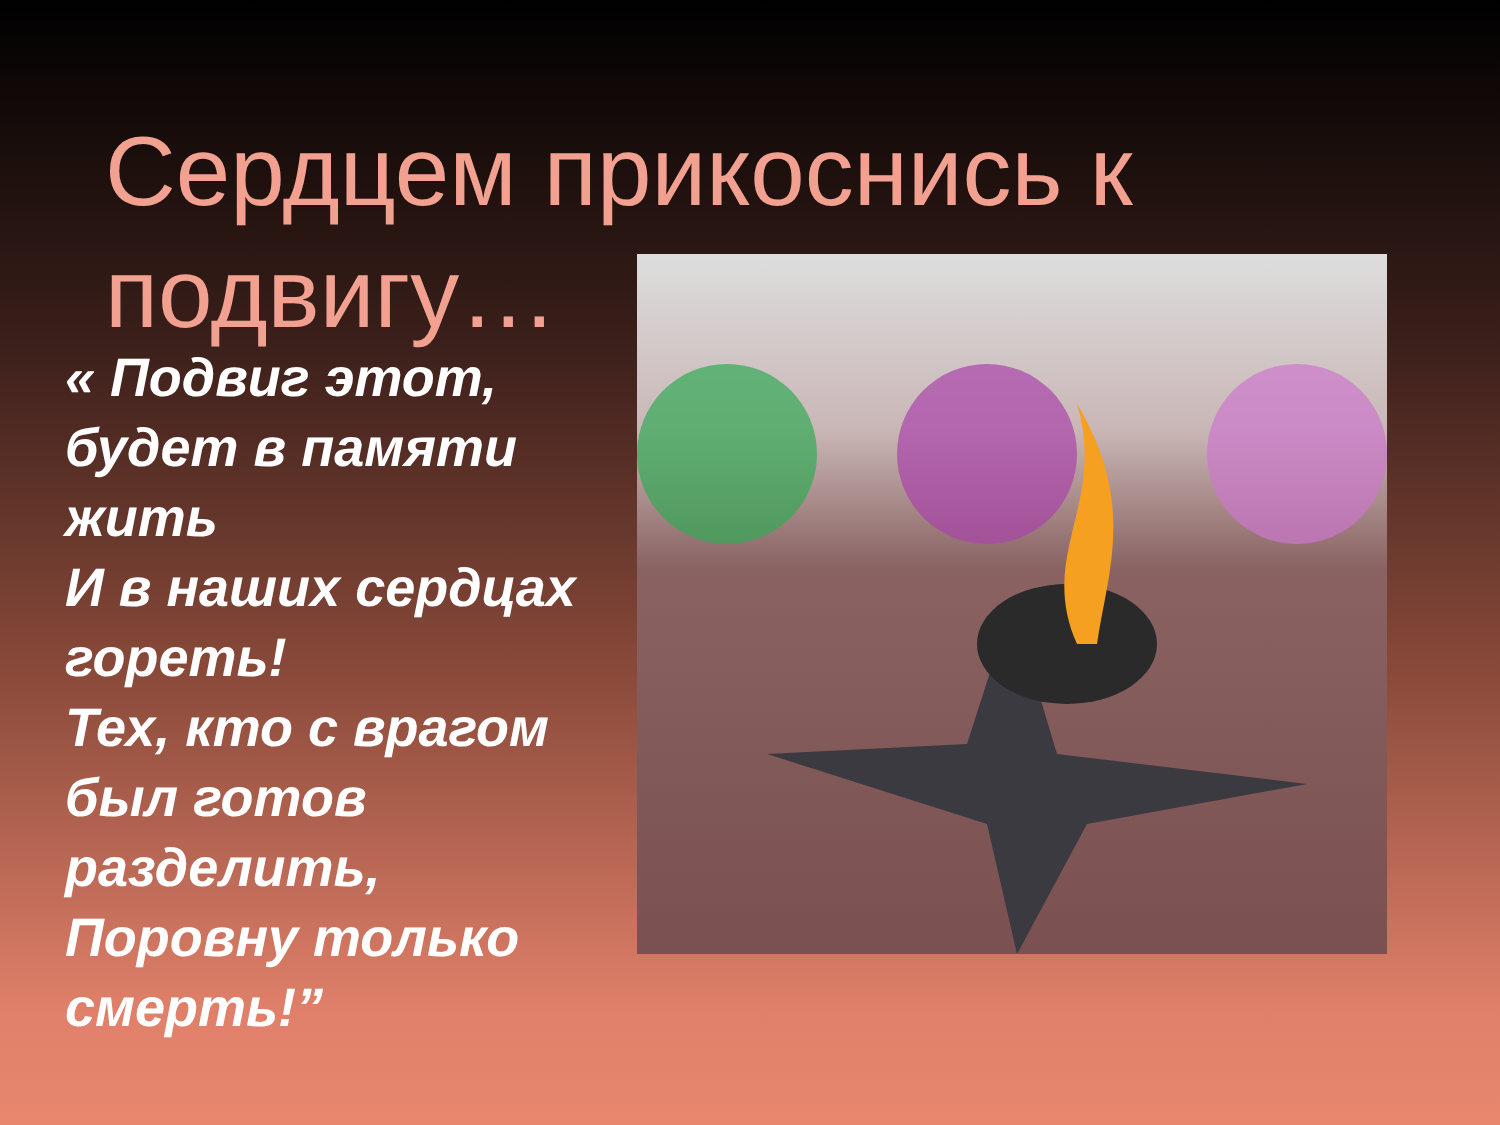Сердцем прикоснись к подвигу…
« Подвиг этот, будет в памяти жить
И в наших сердцах гореть!
Тех, кто с врагом был готов разделить,
Поровну только смерть!”